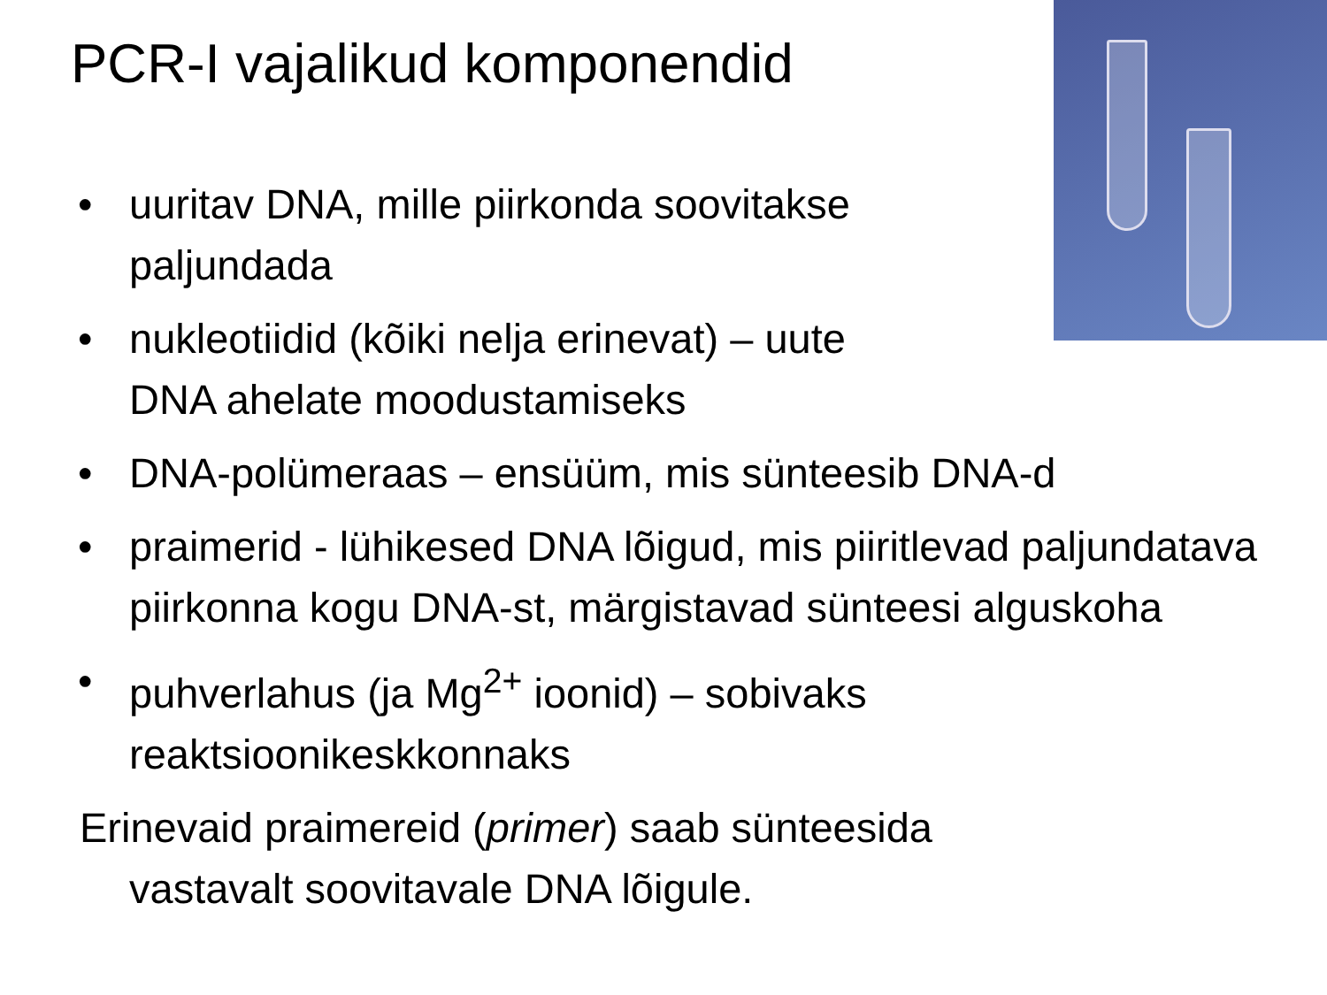PCR-I vajalikud komponendid
• uuritav DNA, mille piirkonda soovitakse
paljundada
• nukleotiidid (kõiki nelja erinevat) – uute
DNA ahelate moodustamiseks
• DNA-polümeraas – ensüüm, mis sünteesib DNA-d
• praimerid - lühikesed DNA lõigud, mis piiritlevad paljundatava piirkonna kogu DNA-st, märgistavad sünteesi alguskoha
• puhverlahus (ja Mg<sup>2+</sup> ioonid) – sobivaks
reaktsioonikeskkonnaks
Erinevaid praimereid (primer) saab sünteesida
vastavalt soovitavale DNA lõigule.